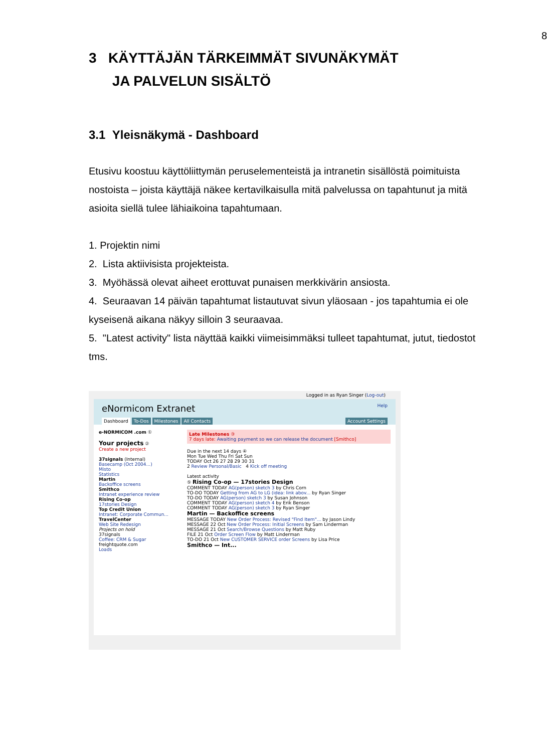8
3 KÄYTTÄJÄN TÄRKEIMMÄT SIVUNÄKYMÄT
JA PALVELUN SISÄLTÖ
3.1 Yleisnäkymä - Dashboard
Etusivu koostuu käyttöliittymän peruselementeistä ja intranetin sisällöstä poimituista nostoista – joista käyttäjä näkee kertavilkaisulla mitä palvelussa on tapahtunut ja mitä asioita siellä tulee lähiaikoina tapahtumaan.
1. Projektin nimi
2. Lista aktiivisista projekteista.
3. Myöhässä olevat aiheet erottuvat punaisen merkkivärin ansiosta.
4. Seuraavan 14 päivän tapahtumat listautuvat sivun yläosaan - jos tapahtumia ei ole kyseisenä aikana näkyy silloin 3 seuraavaa.
5. "Latest activity" lista näyttää kaikki viimeisimmäksi tulleet tapahtumat, jutut, tiedostot tms.
Logged in as Ryan Singer (Log-out)
eNormicom Extranet Help
Dashboard To-Dos Milestones All Contacts Account Settings
e-NORMICOM .com ①
Your projects ②
Create a new project
37signals (Internal)
Basecamp (Oct 2004...)
Misto
Statistics
Martin
Backoffice screens
Smithco
Intranet experience review
Rising Co-op
17stories Design
Top Credit Union
Intranet: Corporate Commun...
TravelCenter
Web Site Redesign
Projects on hold
37signals
Coffee: CRM & Sugar
freightquote.com
Loads
Late Milestones ③
7 days late: Awaiting payment so we can release the document [Smithco]
Due in the next 14 days ④
Mon Tue Wed Thu Fri Sat Sun
TODAY Oct 26 27 28 29 30 31
2 Review Personal/Basic 4 Kick off meeting
Latest activity
⑤ Rising Co-op — 17stories Design
COMMENT TODAY AG(person) sketch 3 by Chris Corn
TO-DO TODAY Getting from AG to LG (idea: link abov... by Ryan Singer
TO-DO TODAY AG(person) sketch 3 by Susan Johnson
COMMENT TODAY AG(person) sketch 4 by Erik Benson
COMMENT TODAY AG(person) sketch 3 by Ryan Singer
Martin — Backoffice screens
MESSAGE TODAY New Order Process: Revised "Find Item"... by Jason Lindy
MESSAGE 22 Oct New Order Process: Initial Screens by Sam Linderman
MESSAGE 21 Oct Search/Browse Questions by Matt Ruby
FILE 21 Oct Order Screen Flow by Matt Linderman
TO-DO 21 Oct New CUSTOMER SERVICE order Screens by Lisa Price
Smithco — Int...